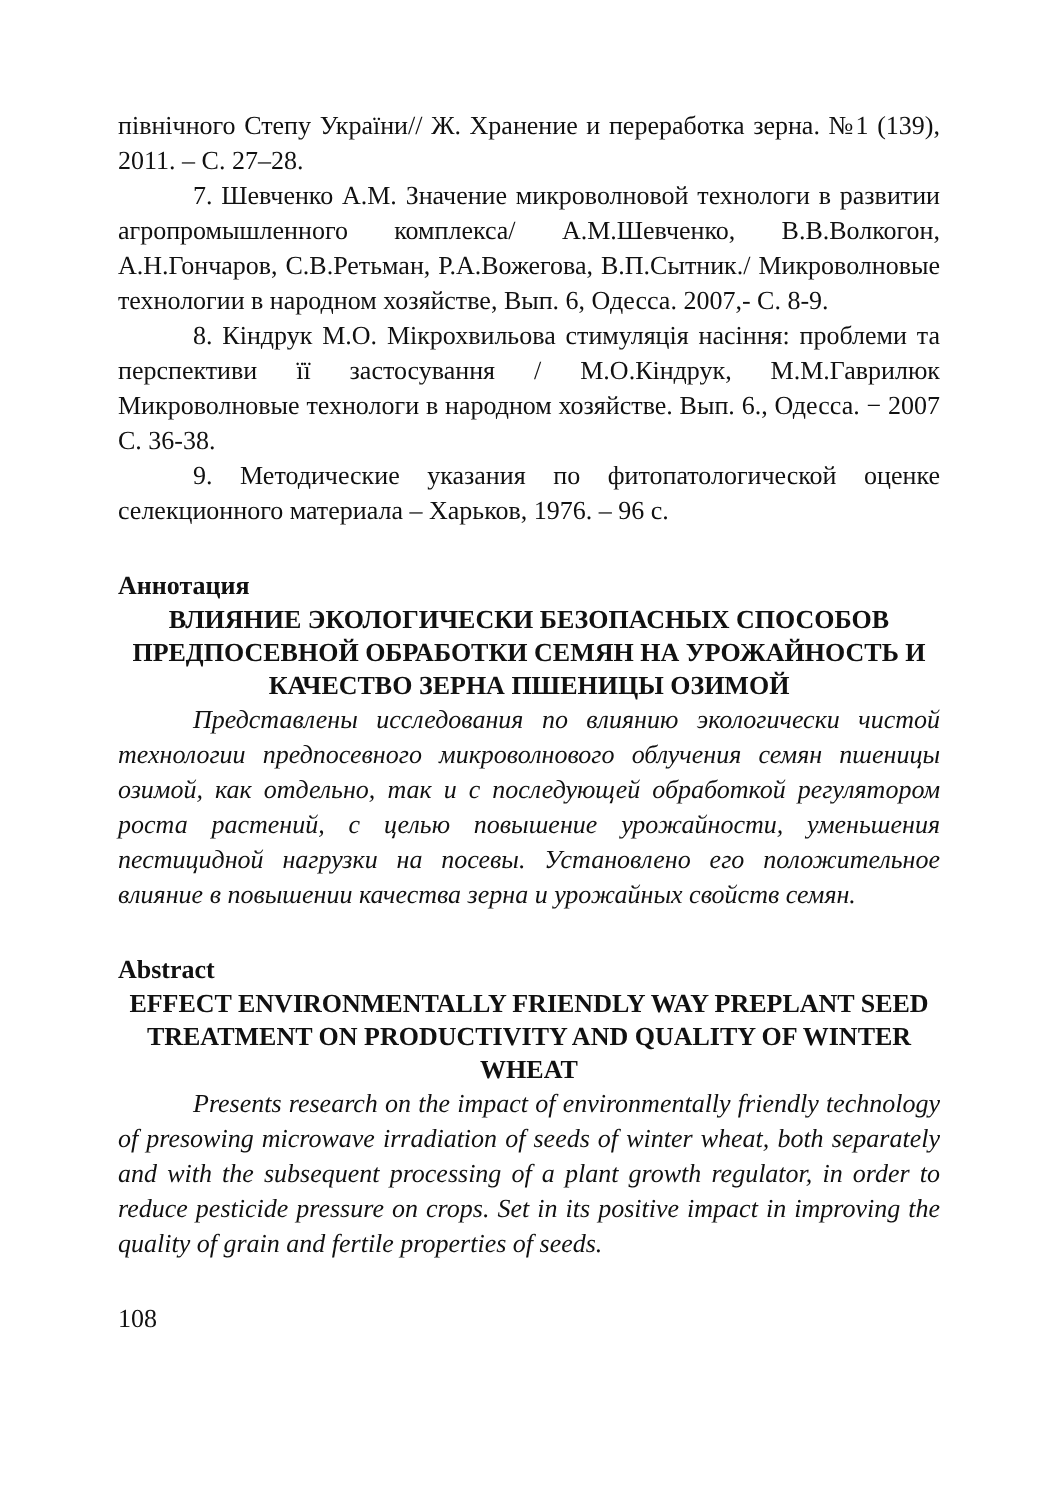північного Степу України// Ж. Хранение и переработка зерна. №1 (139), 2011. – С. 27–28.
7. Шевченко А.М. Значение микроволновой технологи в развитии агропромышленного комплекса/ А.М.Шевченко, В.В.Волкогон, А.Н.Гончаров, С.В.Ретьман, Р.А.Вожегова, В.П.Сытник./ Микроволновые технологии в народном хозяйстве, Вып. 6, Одесса. 2007,- С. 8-9.
8. Кіндрук М.О. Мікрохвильова стимуляція насіння: проблеми та перспективи її застосування / М.О.Кіндрук, М.М.Гаврилюк Микроволновые технологи в народном хозяйстве. Вып. 6., Одесса. − 2007 С. 36-38.
9. Методические указания по фитопатологической оценке селекционного материала – Харьков, 1976. – 96 с.
Аннотация
ВЛИЯНИЕ ЭКОЛОГИЧЕСКИ БЕЗОПАСНЫХ СПОСОБОВ ПРЕДПОСЕВНОЙ ОБРАБОТКИ СЕМЯН НА УРОЖАЙНОСТЬ И КАЧЕСТВО ЗЕРНА ПШЕНИЦЫ ОЗИМОЙ
Представлены исследования по влиянию экологически чистой технологии предпосевного микроволнового облучения семян пшеницы озимой, как отдельно, так и с последующей обработкой регулятором роста растений, с целью повышение урожайности, уменьшения пестицидной нагрузки на посевы. Установлено его положительное влияние в повышении качества зерна и урожайных свойств семян.
Abstract
EFFECT ENVIRONMENTALLY FRIENDLY WAY PREPLANT SEED TREATMENT ON PRODUCTIVITY AND QUALITY OF WINTER WHEAT
Presents research on the impact of environmentally friendly technology of presowing microwave irradiation of seeds of winter wheat, both separately and with the subsequent processing of a plant growth regulator, in order to reduce pesticide pressure on crops. Set in its positive impact in improving the quality of grain and fertile properties of seeds.
108